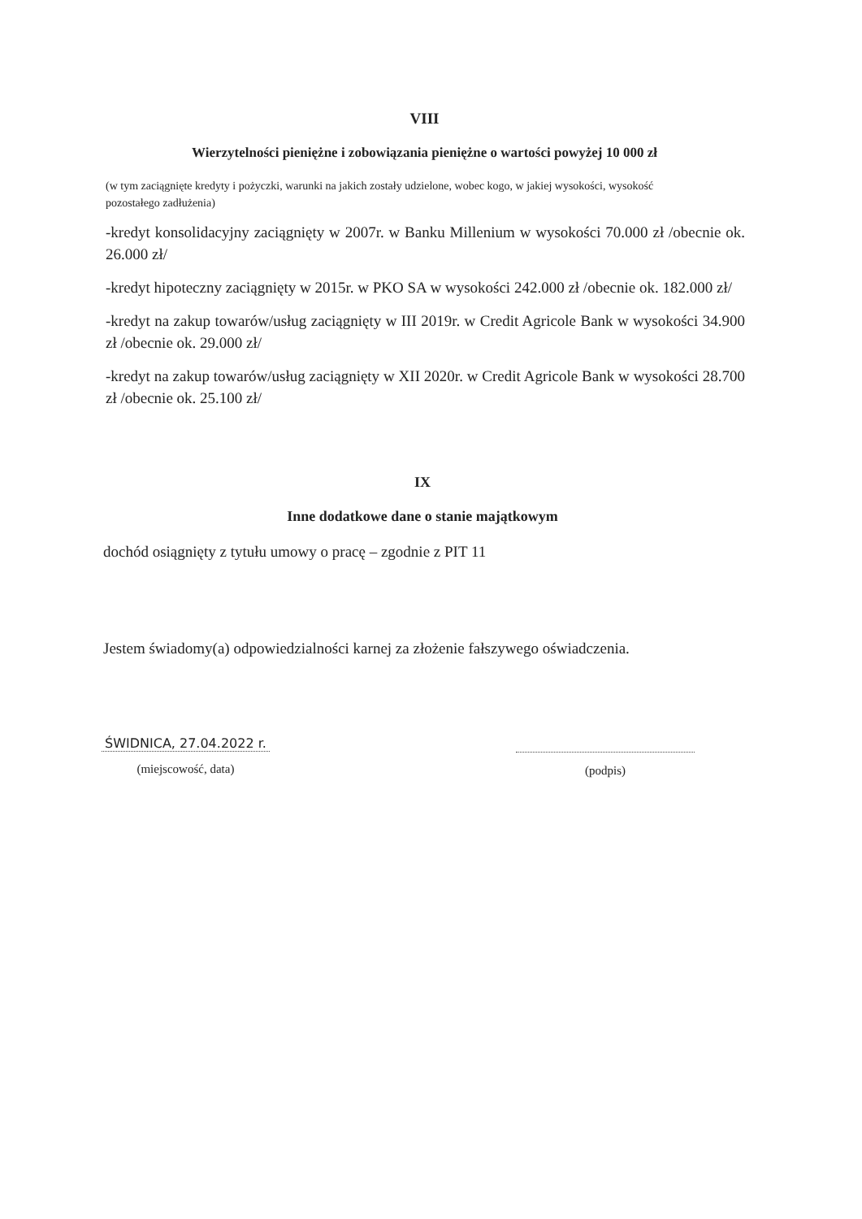VIII
Wierzytelności pieniężne i zobowiązania pieniężne o wartości powyżej 10 000 zł
(w tym zaciągnięte kredyty i pożyczki, warunki na jakich zostały udzielone, wobec kogo, w jakiej wysokości, wysokość pozostałego zadłużenia)
-kredyt konsolidacyjny zaciągnięty w 2007r. w Banku Millenium w wysokości 70.000 zł /obecnie ok. 26.000 zł/
-kredyt hipoteczny zaciągnięty w 2015r. w PKO SA w wysokości 242.000 zł /obecnie ok. 182.000 zł/
-kredyt na zakup towarów/usług zaciągnięty w III 2019r. w Credit Agricole Bank w wysokości 34.900 zł /obecnie ok. 29.000 zł/
-kredyt na zakup towarów/usług zaciągnięty w XII 2020r. w Credit Agricole Bank w wysokości 28.700 zł /obecnie ok. 25.100 zł/
IX
Inne dodatkowe dane o stanie majątkowym
dochód osiągnięty z tytułu umowy o pracę – zgodnie z PIT 11
Jestem świadomy(a) odpowiedzialności karnej za złożenie fałszywego oświadczenia.
ŚWIDNICA, 27.04.2022 r.
(miejscowość, data)
(podpis)